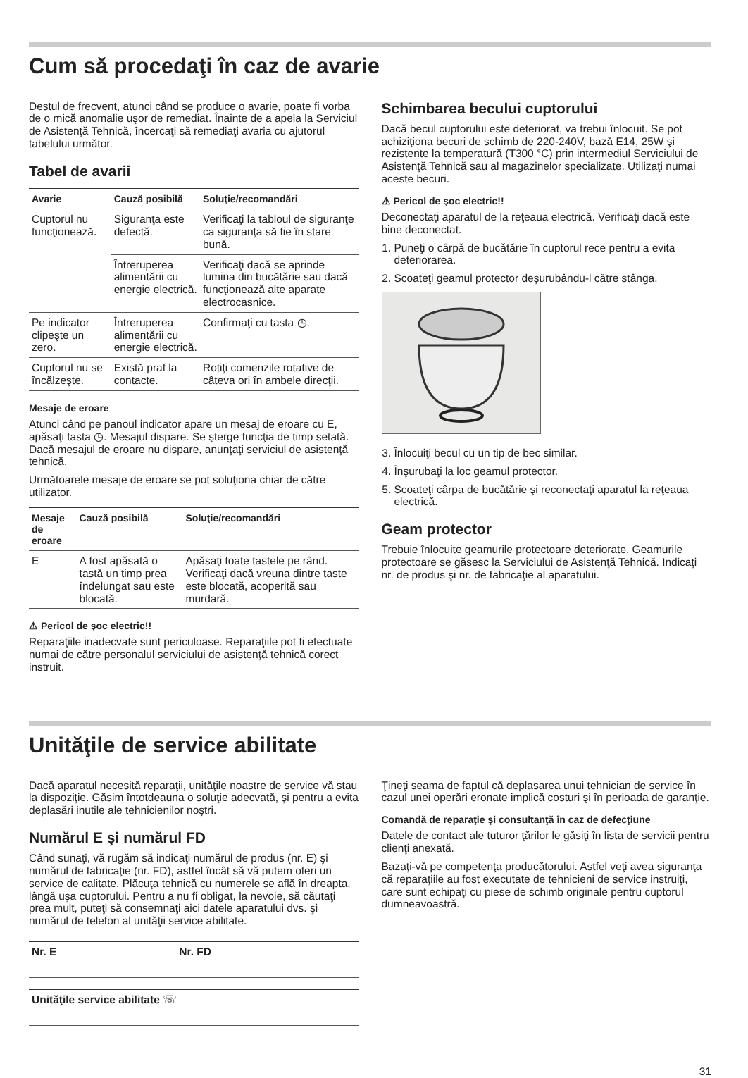Cum să procedaţi în caz de avarie
Destul de frecvent, atunci când se produce o avarie, poate fi vorba de o mică anomalie uşor de remediat. Înainte de a apela la Serviciul de Asistenţă Tehnică, încercaţi să remediaţi avaria cu ajutorul tabelului următor.
Tabel de avarii
| Avarie | Cauză posibilă | Soluţie/recomandări |
| --- | --- | --- |
| Cuptorul nu funcţionează. | Siguranţa este defectă. | Verificaţi la tabloul de siguranţe ca siguranţa să fie în stare bună. |
| | Întreruperea alimentării cu energie electrică. | Verificaţi dacă se aprinde lumina din bucătărie sau dacă funcţionează alte aparate electrocasnice. |
| Pe indicator clipeşte un zero. | Întreruperea alimentării cu energie electrică. | Confirmaţi cu tasta ◷. |
| Cuptorul nu se încălzeşte. | Există praf la contacte. | Rotiţi comenzile rotative de câteva ori în ambele direcţii. |
Mesaje de eroare
Atunci când pe panoul indicator apare un mesaj de eroare cu E, apăsaţi tasta ◷. Mesajul dispare. Se şterge funcţia de timp setată. Dacă mesajul de eroare nu dispare, anunţaţi serviciul de asistenţă tehnică.
Următoarele mesaje de eroare se pot soluţiona chiar de către utilizator.
| Mesaje de eroare | Cauză posibilă | Soluţie/recomandări |
| --- | --- | --- |
| E | A fost apăsată o tastă un timp prea îndelungat sau este blocată. | Apăsaţi toate tastele pe rând. Verificaţi dacă vreuna dintre taste este blocată, acoperită sau murdară. |
⚠ Pericol de şoc electric!!
Reparaţiile inadecvate sunt periculoase. Reparaţiile pot fi efectuate numai de către personalul serviciului de asistenţă tehnică corect instruit.
Schimbarea becului cuptorului
Dacă becul cuptorului este deteriorat, va trebui înlocuit. Se pot achiziţiona becuri de schimb de 220-240V, bază E14, 25W şi rezistente la temperatură (T300 °C) prin intermediul Serviciului de Asistenţă Tehnică sau al magazinelor specializate. Utilizaţi numai aceste becuri.
⚠ Pericol de şoc electric!!
Deconectaţi aparatul de la reţeaua electrică. Verificaţi dacă este bine deconectat.
1. Puneţi o cârpă de bucătărie în cuptorul rece pentru a evita deteriorarea.
2. Scoateţi geamul protector deşurubându-l către stânga.
3. Înlocuiţi becul cu un tip de bec similar.
4. Înşurubaţi la loc geamul protector.
5. Scoateţi cârpa de bucătărie şi reconectaţi aparatul la reţeaua electrică.
Geam protector
Trebuie înlocuite geamurile protectoare deteriorate. Geamurile protectoare se găsesc la Serviciului de Asistenţă Tehnică. Indicaţi nr. de produs şi nr. de fabricaţie al aparatului.
Unităţile de service abilitate
Dacă aparatul necesită reparaţii, unităţile noastre de service vă stau la dispoziţie. Găsim întotdeauna o soluţie adecvată, şi pentru a evita deplasări inutile ale tehnicienilor noştri.
Numărul E şi numărul FD
Când sunaţi, vă rugăm să indicaţi numărul de produs (nr. E) şi numărul de fabricaţie (nr. FD), astfel încât să vă putem oferi un service de calitate. Plăcuţa tehnică cu numerele se află în dreapta, lângă uşa cuptorului. Pentru a nu fi obligat, la nevoie, să căutaţi prea mult, puteţi să consemnaţi aici datele aparatului dvs. şi numărul de telefon al unităţii service abilitate.
| Nr. E | Nr. FD |
| Unităţile service abilitate ☏ |
Ţineţi seama de faptul că deplasarea unui tehnician de service în cazul unei operări eronate implică costuri şi în perioada de garanţie.
Comandă de reparaţie şi consultanţă în caz de defecţiune
Datele de contact ale tuturor ţărilor le găsiţi în lista de servicii pentru clienţi anexată.
Bazaţi-vă pe competenţa producătorului. Astfel veţi avea siguranţa că reparaţiile au fost executate de tehnicieni de service instruiţi, care sunt echipaţi cu piese de schimb originale pentru cuptorul dumneavoastră.
31